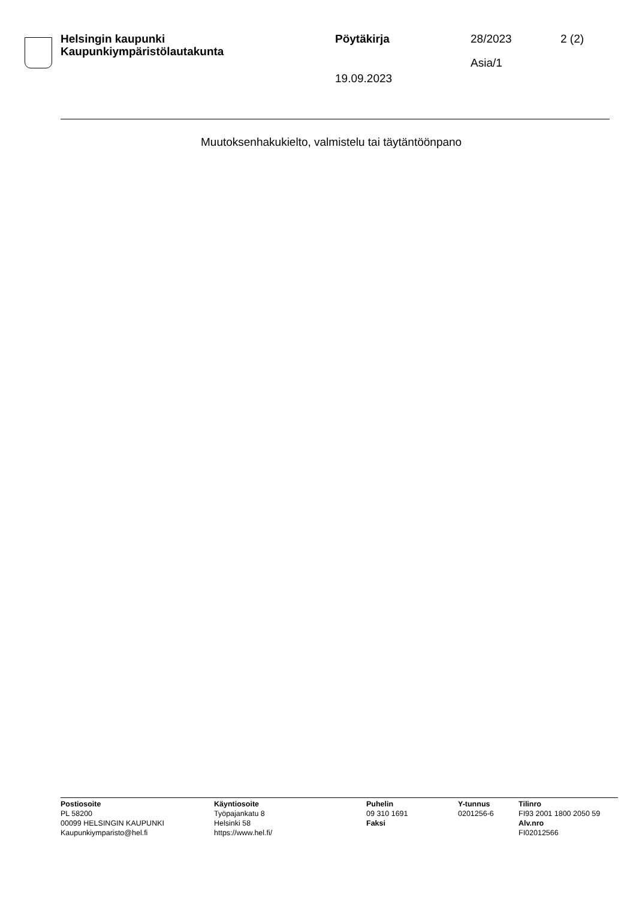Helsingin kaupunki
Kaupunkiympäristölautakunta
Pöytäkirja 28/2023 2 (2)
Asia/1
19.09.2023
Muutoksenhakukielto, valmistelu tai täytäntöönpano
Postiosoite
PL 58200
00099 HELSINGIN KAUPUNKI
Kaupunkiymparisto@hel.fi
Käyntiosoite
Työpajankatu 8
Helsinki 58
https://www.hel.fi/
Puhelin
09 310 1691
Faksi
Y-tunnus
0201256-6
Tilinro
FI93 2001 1800 2050 59
Alv.nro
FI02012566